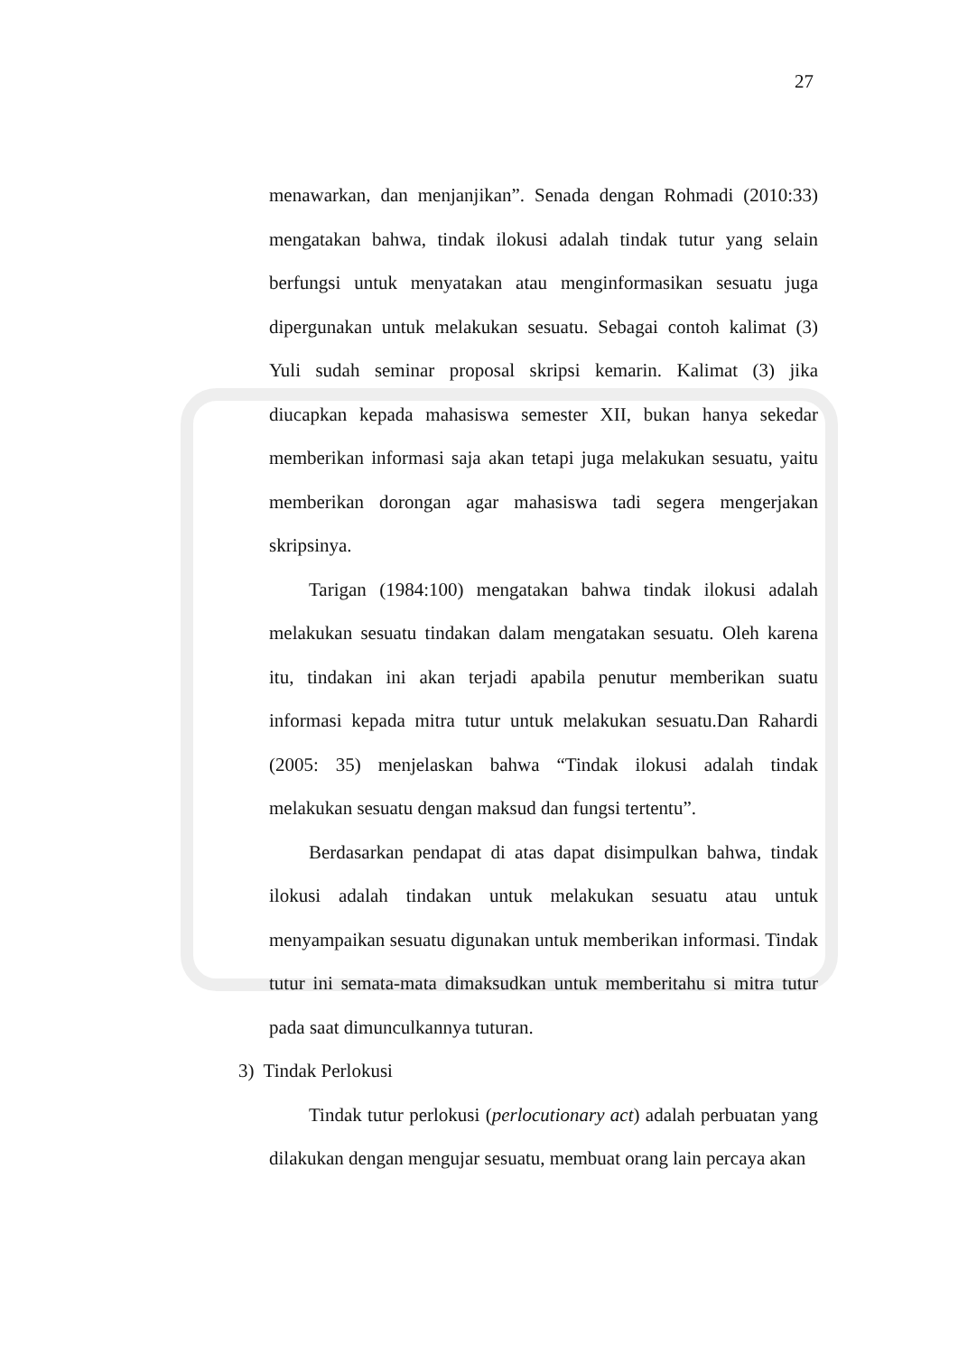27
menawarkan, dan menjanjikan”. Senada dengan Rohmadi (2010:33) mengatakan bahwa, tindak ilokusi adalah tindak tutur yang selain berfungsi untuk menyatakan atau menginformasikan sesuatu juga dipergunakan untuk melakukan sesuatu. Sebagai contoh kalimat (3) Yuli sudah seminar proposal skripsi kemarin. Kalimat (3) jika diucapkan kepada mahasiswa semester XII, bukan hanya sekedar memberikan informasi saja akan tetapi juga melakukan sesuatu, yaitu memberikan dorongan agar mahasiswa tadi segera mengerjakan skripsinya.
Tarigan (1984:100) mengatakan bahwa tindak ilokusi adalah melakukan sesuatu tindakan dalam mengatakan sesuatu. Oleh karena itu, tindakan ini akan terjadi apabila penutur memberikan suatu informasi kepada mitra tutur untuk melakukan sesuatu.Dan Rahardi (2005: 35) menjelaskan bahwa “Tindak ilokusi adalah tindak melakukan sesuatu dengan maksud dan fungsi tertentu”.
Berdasarkan pendapat di atas dapat disimpulkan bahwa, tindak ilokusi adalah tindakan untuk melakukan sesuatu atau untuk menyampaikan sesuatu digunakan untuk memberikan informasi. Tindak tutur ini semata-mata dimaksudkan untuk memberitahu si mitra tutur pada saat dimunculkannya tuturan.
3) Tindak Perlokusi
Tindak tutur perlokusi (perlocutionary act) adalah perbuatan yang dilakukan dengan mengujar sesuatu, membuat orang lain percaya akan